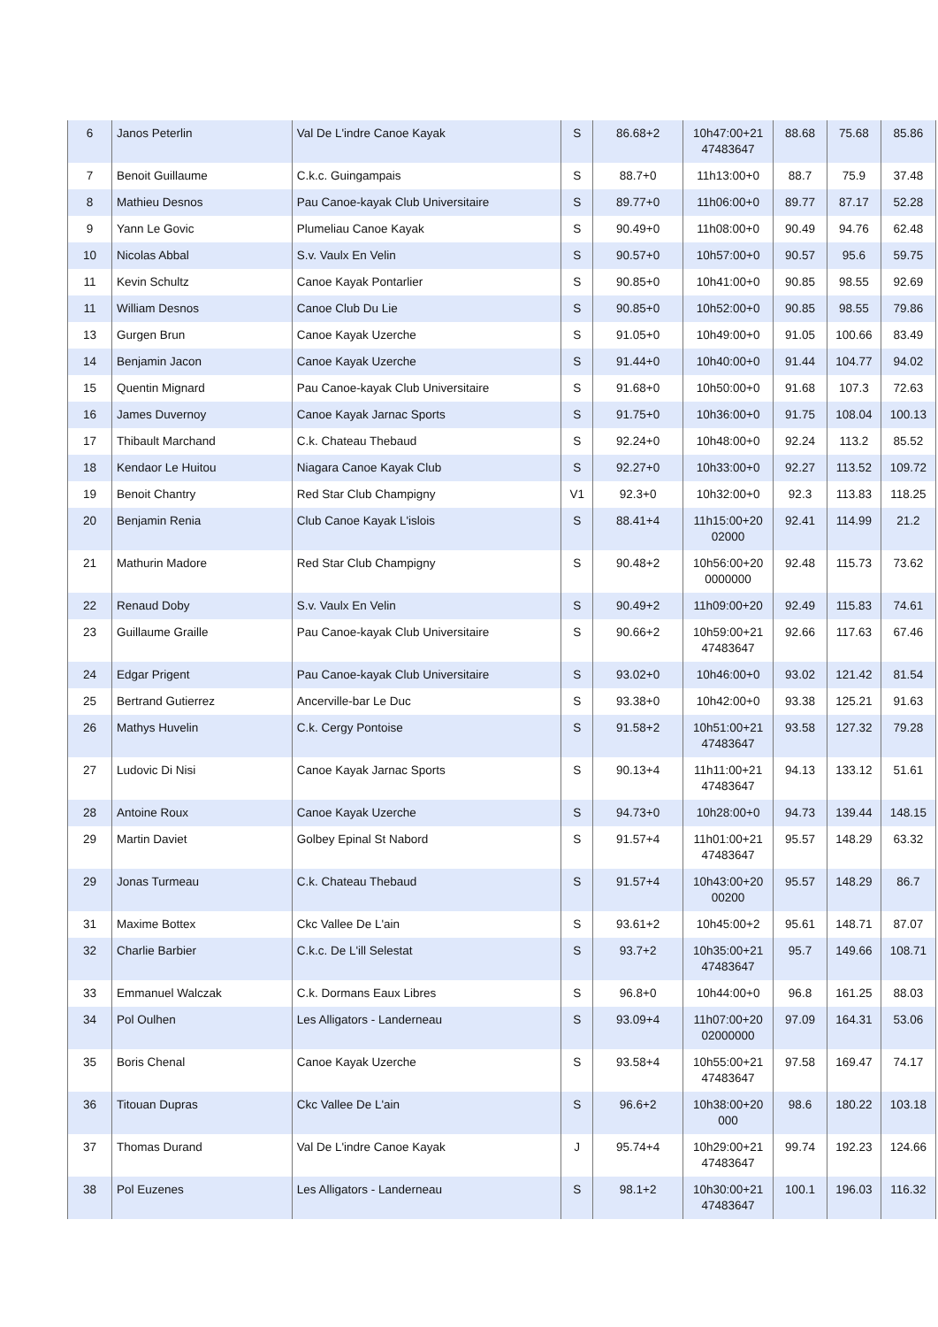| 6 | Janos Peterlin | Val De L'indre Canoe Kayak | S | 86.68+2 | 10h47:00+21 47483647 | 88.68 | 75.68 | 85.86 |
| 7 | Benoit Guillaume | C.k.c. Guingampais | S | 88.7+0 | 11h13:00+0 | 88.7 | 75.9 | 37.48 |
| 8 | Mathieu Desnos | Pau Canoe-kayak Club Universitaire | S | 89.77+0 | 11h06:00+0 | 89.77 | 87.17 | 52.28 |
| 9 | Yann Le Govic | Plumeliau Canoe Kayak | S | 90.49+0 | 11h08:00+0 | 90.49 | 94.76 | 62.48 |
| 10 | Nicolas Abbal | S.v. Vaulx En Velin | S | 90.57+0 | 10h57:00+0 | 90.57 | 95.6 | 59.75 |
| 11 | Kevin Schultz | Canoe Kayak Pontarlier | S | 90.85+0 | 10h41:00+0 | 90.85 | 98.55 | 92.69 |
| 11 | William Desnos | Canoe Club Du Lie | S | 90.85+0 | 10h52:00+0 | 90.85 | 98.55 | 79.86 |
| 13 | Gurgen Brun | Canoe Kayak Uzerche | S | 91.05+0 | 10h49:00+0 | 91.05 | 100.66 | 83.49 |
| 14 | Benjamin Jacon | Canoe Kayak Uzerche | S | 91.44+0 | 10h40:00+0 | 91.44 | 104.77 | 94.02 |
| 15 | Quentin Mignard | Pau Canoe-kayak Club Universitaire | S | 91.68+0 | 10h50:00+0 | 91.68 | 107.3 | 72.63 |
| 16 | James Duvernoy | Canoe Kayak Jarnac Sports | S | 91.75+0 | 10h36:00+0 | 91.75 | 108.04 | 100.13 |
| 17 | Thibault Marchand | C.k. Chateau Thebaud | S | 92.24+0 | 10h48:00+0 | 92.24 | 113.2 | 85.52 |
| 18 | Kendaor Le Huitou | Niagara Canoe Kayak Club | S | 92.27+0 | 10h33:00+0 | 92.27 | 113.52 | 109.72 |
| 19 | Benoit Chantry | Red Star Club Champigny | V1 | 92.3+0 | 10h32:00+0 | 92.3 | 113.83 | 118.25 |
| 20 | Benjamin Renia | Club Canoe Kayak L'islois | S | 88.41+4 | 11h15:00+20 02000 | 92.41 | 114.99 | 21.2 |
| 21 | Mathurin Madore | Red Star Club Champigny | S | 90.48+2 | 10h56:00+20 0000000 | 92.48 | 115.73 | 73.62 |
| 22 | Renaud Doby | S.v. Vaulx En Velin | S | 90.49+2 | 11h09:00+20 | 92.49 | 115.83 | 74.61 |
| 23 | Guillaume Graille | Pau Canoe-kayak Club Universitaire | S | 90.66+2 | 10h59:00+21 47483647 | 92.66 | 117.63 | 67.46 |
| 24 | Edgar Prigent | Pau Canoe-kayak Club Universitaire | S | 93.02+0 | 10h46:00+0 | 93.02 | 121.42 | 81.54 |
| 25 | Bertrand Gutierrez | Ancerville-bar Le Duc | S | 93.38+0 | 10h42:00+0 | 93.38 | 125.21 | 91.63 |
| 26 | Mathys Huvelin | C.k. Cergy Pontoise | S | 91.58+2 | 10h51:00+21 47483647 | 93.58 | 127.32 | 79.28 |
| 27 | Ludovic Di Nisi | Canoe Kayak Jarnac Sports | S | 90.13+4 | 11h11:00+21 47483647 | 94.13 | 133.12 | 51.61 |
| 28 | Antoine Roux | Canoe Kayak Uzerche | S | 94.73+0 | 10h28:00+0 | 94.73 | 139.44 | 148.15 |
| 29 | Martin Daviet | Golbey Epinal St Nabord | S | 91.57+4 | 11h01:00+21 47483647 | 95.57 | 148.29 | 63.32 |
| 29 | Jonas Turmeau | C.k. Chateau Thebaud | S | 91.57+4 | 10h43:00+20 00200 | 95.57 | 148.29 | 86.7 |
| 31 | Maxime Bottex | Ckc Vallee De L'ain | S | 93.61+2 | 10h45:00+2 | 95.61 | 148.71 | 87.07 |
| 32 | Charlie Barbier | C.k.c. De L'ill Selestat | S | 93.7+2 | 10h35:00+21 47483647 | 95.7 | 149.66 | 108.71 |
| 33 | Emmanuel Walczak | C.k. Dormans Eaux Libres | S | 96.8+0 | 10h44:00+0 | 96.8 | 161.25 | 88.03 |
| 34 | Pol Oulhen | Les Alligators - Landerneau | S | 93.09+4 | 11h07:00+20 02000000 | 97.09 | 164.31 | 53.06 |
| 35 | Boris Chenal | Canoe Kayak Uzerche | S | 93.58+4 | 10h55:00+21 47483647 | 97.58 | 169.47 | 74.17 |
| 36 | Titouan Dupras | Ckc Vallee De L'ain | S | 96.6+2 | 10h38:00+20 000 | 98.6 | 180.22 | 103.18 |
| 37 | Thomas Durand | Val De L'indre Canoe Kayak | J | 95.74+4 | 10h29:00+21 47483647 | 99.74 | 192.23 | 124.66 |
| 38 | Pol Euzenes | Les Alligators - Landerneau | S | 98.1+2 | 10h30:00+21 47483647 | 100.1 | 196.03 | 116.32 |